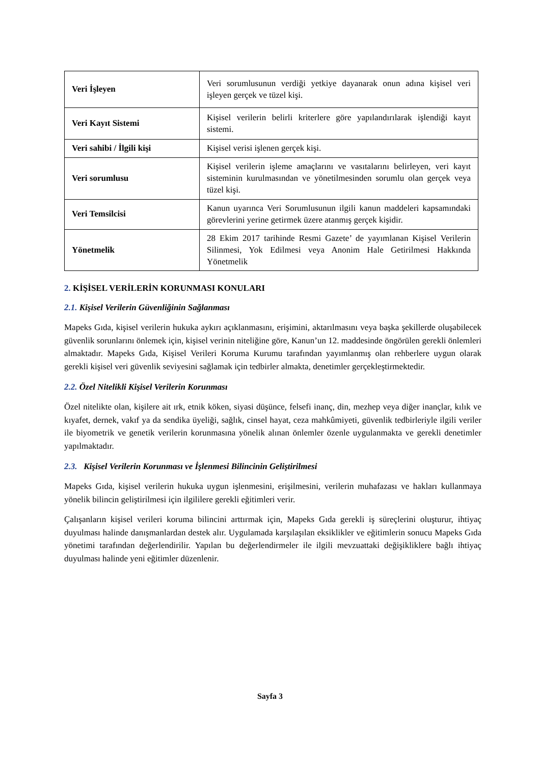| Veri İşleyen | Veri sorumlusunun verdiği yetkiye dayanarak onun adına kişisel veri işleyen gerçek ve tüzel kişi. |
| Veri Kayıt Sistemi | Kişisel verilerin belirli kriterlere göre yapılandırılarak işlendiği kayıt sistemi. |
| Veri sahibi / İlgili kişi | Kişisel verisi işlenen gerçek kişi. |
| Veri sorumlusu | Kişisel verilerin işleme amaçlarını ve vasıtalarını belirleyen, veri kayıt sisteminin kurulmasından ve yönetilmesinden sorumlu olan gerçek veya tüzel kişi. |
| Veri Temsilcisi | Kanun uyarınca Veri Sorumlusunun ilgili kanun maddeleri kapsamındaki görevlerini yerine getirmek üzere atanmış gerçek kişidir. |
| Yönetmelik | 28 Ekim 2017 tarihinde Resmi Gazete’ de yayımlanan Kişisel Verilerin Silinmesi, Yok Edilmesi veya Anonim Hale Getirilmesi Hakkında Yönetmelik |
2. KİŞİSEL VERİLERİN KORUNMASI KONULARI
2.1. Kişisel Verilerin Güvenliğinin Sağlanması
Mapeks Gıda, kişisel verilerin hukuka aykırı açıklanmasını, erişimini, aktarılmasını veya başka şekillerde oluşabilecek güvenlik sorunlarını önlemek için, kişisel verinin niteliğine göre, Kanun’un 12. maddesinde öngörülen gerekli önlemleri almaktadır. Mapeks Gıda, Kişisel Verileri Koruma Kurumu tarafından yayımlanmış olan rehberlere uygun olarak gerekli kişisel veri güvenlik seviyesini sağlamak için tedbirler almakta, denetimler gerçekleştirmektedir.
2.2. Özel Nitelikli Kişisel Verilerin Korunması
Özel nitelikte olan, kişilere ait ırk, etnik köken, siyasi düşünce, felsefi inanç, din, mezhep veya diğer inançlar, kılık ve kıyafet, dernek, vakıf ya da sendika üyeliği, sağlık, cinsel hayat, ceza mahkûmiyeti, güvenlik tedbirleriyle ilgili veriler ile biyometrik ve genetik verilerin korunmasına yönelik alınan önlemler özenle uygulanmakta ve gerekli denetimler yapılmaktadır.
2.3. Kişisel Verilerin Korunması ve İşlenmesi Bilincinin Geliştirilmesi
Mapeks Gıda, kişisel verilerin hukuka uygun işlenmesini, erişilmesini, verilerin muhafazası ve hakları kullanmaya yönelik bilincin geliştirilmesi için ilgililere gerekli eğitimleri verir.
Çalışanların kişisel verileri koruma bilincini arttırmak için, Mapeks Gıda gerekli iş süreçlerini oluşturur, ihtiyaç duyulması halinde danışmanlardan destek alır. Uygulamada karşılaşılan eksiklikler ve eğitimlerin sonucu Mapeks Gıda yönetimi tarafından değerlendirilir. Yapılan bu değerlendirmeler ile ilgili mevzuattaki değişikliklere bağlı ihtiyaç duyulması halinde yeni eğitimler düzenlenir.
Sayfa 3